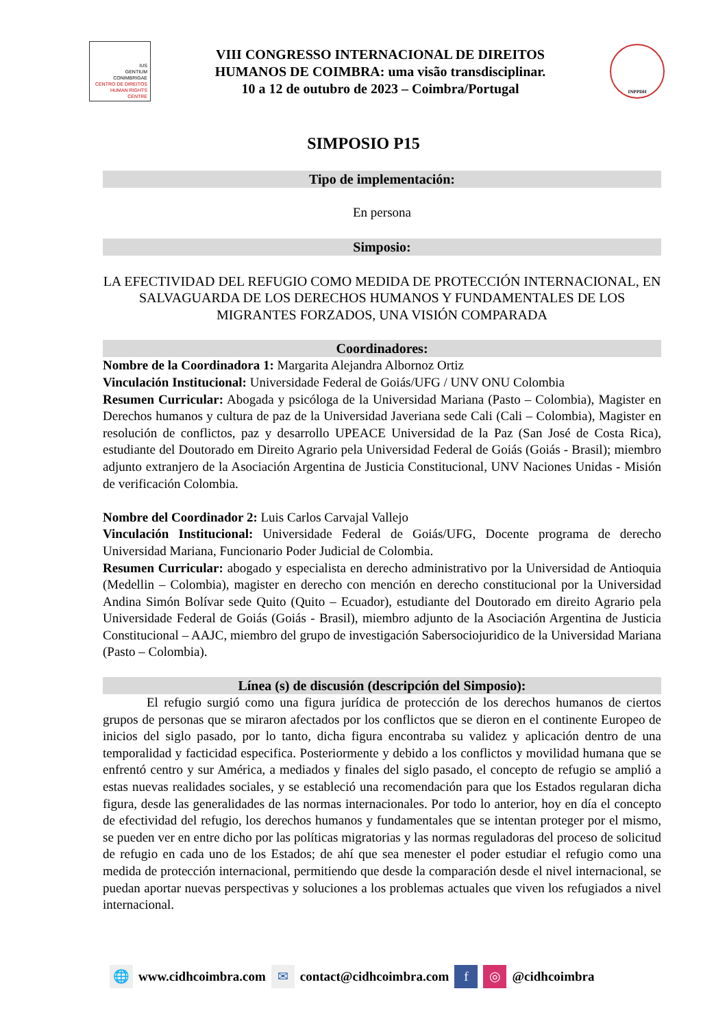IUS
GENTIUM
CONIMBRIGAE
CENTRO DE DIREITOS
HUMAN RIGHTS CENTRE
VIII CONGRESSO INTERNACIONAL DE DIREITOS
HUMANOS DE COIMBRA: uma visão transdisciplinar.
10 a 12 de outubro de 2023 – Coimbra/Portugal
INPPDH
SIMPOSIO P15
Tipo de implementación:
En persona
Simposio:
LA EFECTIVIDAD DEL REFUGIO COMO MEDIDA DE PROTECCIÓN INTERNACIONAL, EN SALVAGUARDA DE LOS DERECHOS HUMANOS Y FUNDAMENTALES DE LOS MIGRANTES FORZADOS, UNA VISIÓN COMPARADA
Coordinadores:
Nombre de la Coordinadora 1: Margarita Alejandra Albornoz Ortiz
Vinculación Institucional: Universidade Federal de Goiás/UFG / UNV ONU Colombia
Resumen Curricular: Abogada y psicóloga de la Universidad Mariana (Pasto – Colombia), Magister en Derechos humanos y cultura de paz de la Universidad Javeriana sede Cali (Cali – Colombia), Magister en resolución de conflictos, paz y desarrollo UPEACE Universidad de la Paz (San José de Costa Rica), estudiante del Doutorado em Direito Agrario pela Universidad Federal de Goiás (Goiás - Brasil); miembro adjunto extranjero de la Asociación Argentina de Justicia Constitucional, UNV Naciones Unidas - Misión de verificación Colombia.
Nombre del Coordinador 2: Luis Carlos Carvajal Vallejo
Vinculación Institucional: Universidade Federal de Goiás/UFG, Docente programa de derecho Universidad Mariana, Funcionario Poder Judicial de Colombia.
Resumen Curricular: abogado y especialista en derecho administrativo por la Universidad de Antioquia (Medellin – Colombia), magister en derecho con mención en derecho constitucional por la Universidad Andina Simón Bolívar sede Quito (Quito – Ecuador), estudiante del Doutorado em direito Agrario pela Universidade Federal de Goiás (Goiás - Brasil), miembro adjunto de la Asociación Argentina de Justicia Constitucional – AAJC, miembro del grupo de investigación Sabersociojuridico de la Universidad Mariana (Pasto – Colombia).
Línea (s) de discusión (descripción del Simposio):
El refugio surgió como una figura jurídica de protección de los derechos humanos de ciertos grupos de personas que se miraron afectados por los conflictos que se dieron en el continente Europeo de inicios del siglo pasado, por lo tanto, dicha figura encontraba su validez y aplicación dentro de una temporalidad y facticidad especifica. Posteriormente y debido a los conflictos y movilidad humana que se enfrentó centro y sur América, a mediados y finales del siglo pasado, el concepto de refugio se amplió a estas nuevas realidades sociales, y se estableció una recomendación para que los Estados regularan dicha figura, desde las generalidades de las normas internacionales. Por todo lo anterior, hoy en día el concepto de efectividad del refugio, los derechos humanos y fundamentales que se intentan proteger por el mismo, se pueden ver en entre dicho por las políticas migratorias y las normas reguladoras del proceso de solicitud de refugio en cada uno de los Estados; de ahí que sea menester el poder estudiar el refugio como una medida de protección internacional, permitiendo que desde la comparación desde el nivel internacional, se puedan aportar nuevas perspectivas y soluciones a los problemas actuales que viven los refugiados a nivel internacional.
🌐 www.cidhcoimbra.com ✉ contact@cidhcoimbra.com f ◎ @cidhcoimbra